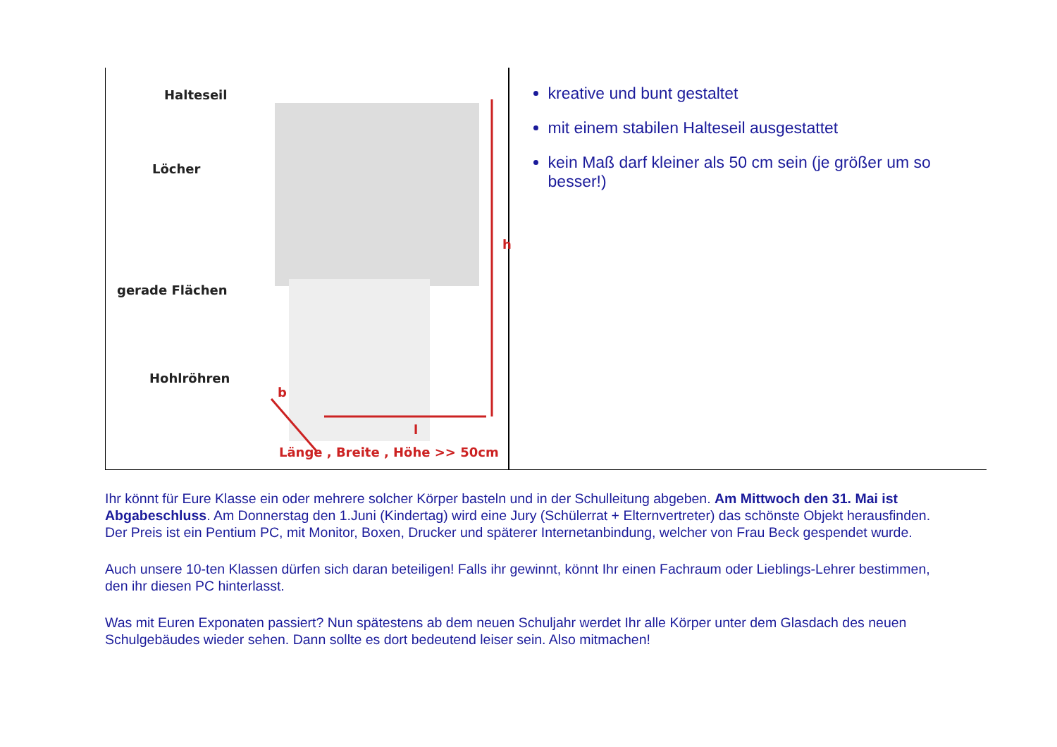Halteseil
Löcher
gerade Flächen
Hohlröhren
b
h
l
Länge , Breite , Höhe >> 50cm
kreative und bunt gestaltet
mit einem stabilen Halteseil ausgestattet
kein Maß darf kleiner als 50 cm sein (je größer um so besser!)
Ihr könnt für Eure Klasse ein oder mehrere solcher Körper basteln und in der Schulleitung abgeben. Am Mittwoch den 31. Mai ist Abgabeschluss. Am Donnerstag den 1.Juni (Kindertag) wird eine Jury (Schülerrat + Elternvertreter) das schönste Objekt herausfinden. Der Preis ist ein Pentium PC, mit Monitor, Boxen, Drucker und späterer Internetanbindung, welcher von Frau Beck gespendet wurde.
Auch unsere 10-ten Klassen dürfen sich daran beteiligen! Falls ihr gewinnt, könnt Ihr einen Fachraum oder Lieblings-Lehrer bestimmen, den ihr diesen PC hinterlasst.
Was mit Euren Exponaten passiert? Nun spätestens ab dem neuen Schuljahr werdet Ihr alle Körper unter dem Glasdach des neuen Schulgebäudes wieder sehen. Dann sollte es dort bedeutend leiser sein. Also mitmachen!